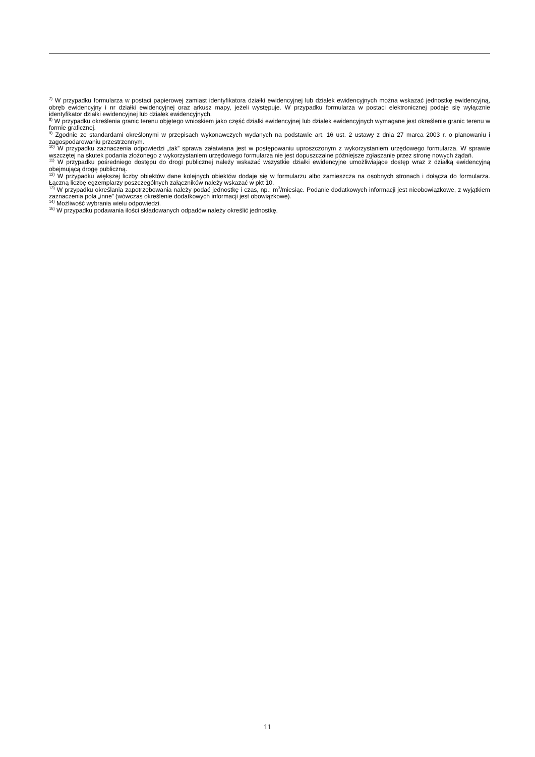<sup>7)</sup> W przypadku formularza w postaci papierowej zamiast identyfikatora działki ewidencyjnej lub działek ewidencyjnych można wskazać jednostkę ewidencyjną, obręb ewidencyjny i nr działki ewidencyjnej oraz arkusz mapy, jeżeli występuje. W przypadku formularza w postaci elektronicznej podaje się wyłącznie identyfikator działki ewidencyjnej lub działek ewidencyjnych.
<sup>8)</sup> W przypadku określenia granic terenu objętego wnioskiem jako część działki ewidencyjnej lub działek ewidencyjnych wymagane jest określenie granic terenu w formie graficznej.
<sup>9)</sup> Zgodnie ze standardami określonymi w przepisach wykonawczych wydanych na podstawie art. 16 ust. 2 ustawy z dnia 27 marca 2003 r. o planowaniu i zagospodarowaniu przestrzennym.
<sup>10)</sup> W przypadku zaznaczenia odpowiedzi „tak” sprawa załatwiana jest w postępowaniu uproszczonym z wykorzystaniem urzędowego formularza. W sprawie wszczętej na skutek podania złożonego z wykorzystaniem urzędowego formularza nie jest dopuszczalne późniejsze zgłaszanie przez stronę nowych żądań.
<sup>11)</sup> W przypadku pośredniego dostępu do drogi publicznej należy wskazać wszystkie działki ewidencyjne umożliwiające dostęp wraz z działką ewidencyjną obejmującą drogę publiczną.
<sup>12)</sup> W przypadku większej liczby obiektów dane kolejnych obiektów dodaje się w formularzu albo zamieszcza na osobnych stronach i dołącza do formularza. Łączną liczbę egzemplarzy poszczególnych załączników należy wskazać w pkt 10.
<sup>13)</sup> W przypadku określania zapotrzebowania należy podać jednostkę i czas, np.: m<sup>3</sup>/miesiąc. Podanie dodatkowych informacji jest nieobowiązkowe, z wyjątkiem zaznaczenia pola „inne” (wówczas określenie dodatkowych informacji jest obowiązkowe).
<sup>14)</sup> Możliwość wybrania wielu odpowiedzi.
<sup>15)</sup> W przypadku podawania ilości składowanych odpadów należy określić jednostkę.
11